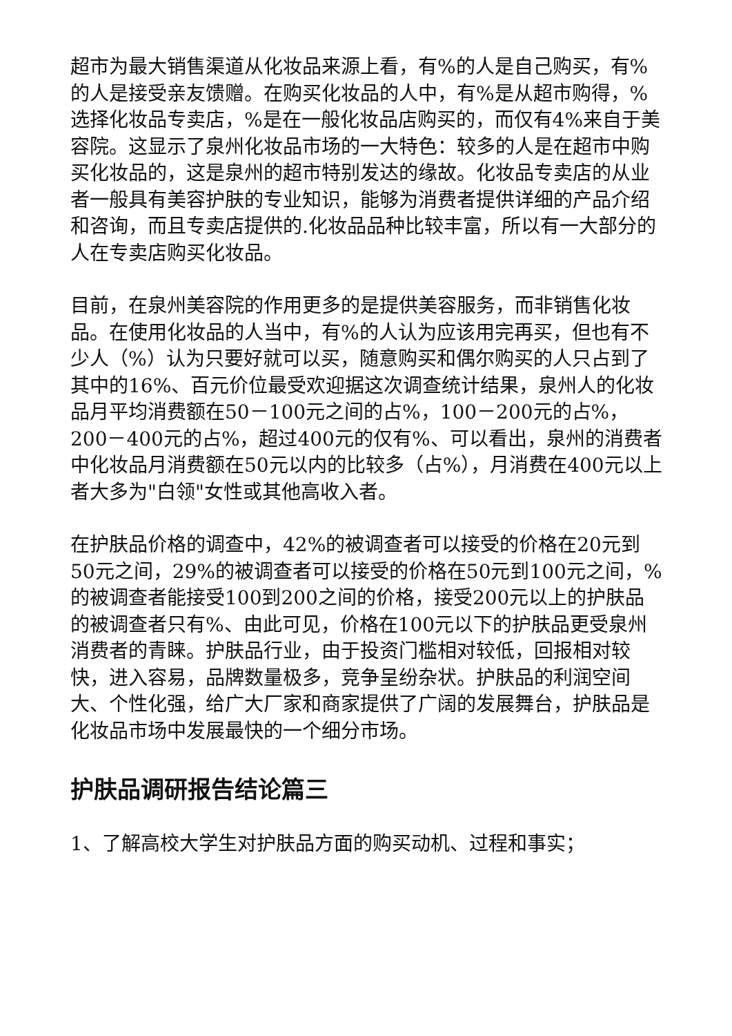超市为最大销售渠道从化妆品来源上看，有%的人是自己购买，有%的人是接受亲友馈赠。在购买化妆品的人中，有%是从超市购得，%选择化妆品专卖店，%是在一般化妆品店购买的，而仅有4%来自于美容院。这显示了泉州化妆品市场的一大特色：较多的人是在超市中购买化妆品的，这是泉州的超市特别发达的缘故。化妆品专卖店的从业者一般具有美容护肤的专业知识，能够为消费者提供详细的产品介绍和咨询，而且专卖店提供的.化妆品品种比较丰富，所以有一大部分的人在专卖店购买化妆品。
目前，在泉州美容院的作用更多的是提供美容服务，而非销售化妆品。在使用化妆品的人当中，有%的人认为应该用完再买，但也有不少人（%）认为只要好就可以买，随意购买和偶尔购买的人只占到了其中的16%、百元价位最受欢迎据这次调查统计结果，泉州人的化妆品月平均消费额在50－100元之间的占%，100－200元的占%，200－400元的占%，超过400元的仅有%、可以看出，泉州的消费者中化妆品月消费额在50元以内的比较多（占%），月消费在400元以上者大多为"白领"女性或其他高收入者。
在护肤品价格的调查中，42%的被调查者可以接受的价格在20元到50元之间，29%的被调查者可以接受的价格在50元到100元之间，%的被调查者能接受100到200之间的价格，接受200元以上的护肤品的被调查者只有%、由此可见，价格在100元以下的护肤品更受泉州消费者的青睐。护肤品行业，由于投资门槛相对较低，回报相对较快，进入容易，品牌数量极多，竞争呈纷杂状。护肤品的利润空间大、个性化强，给广大厂家和商家提供了广阔的发展舞台，护肤品是化妆品市场中发展最快的一个细分市场。
护肤品调研报告结论篇三
1、了解高校大学生对护肤品方面的购买动机、过程和事实；